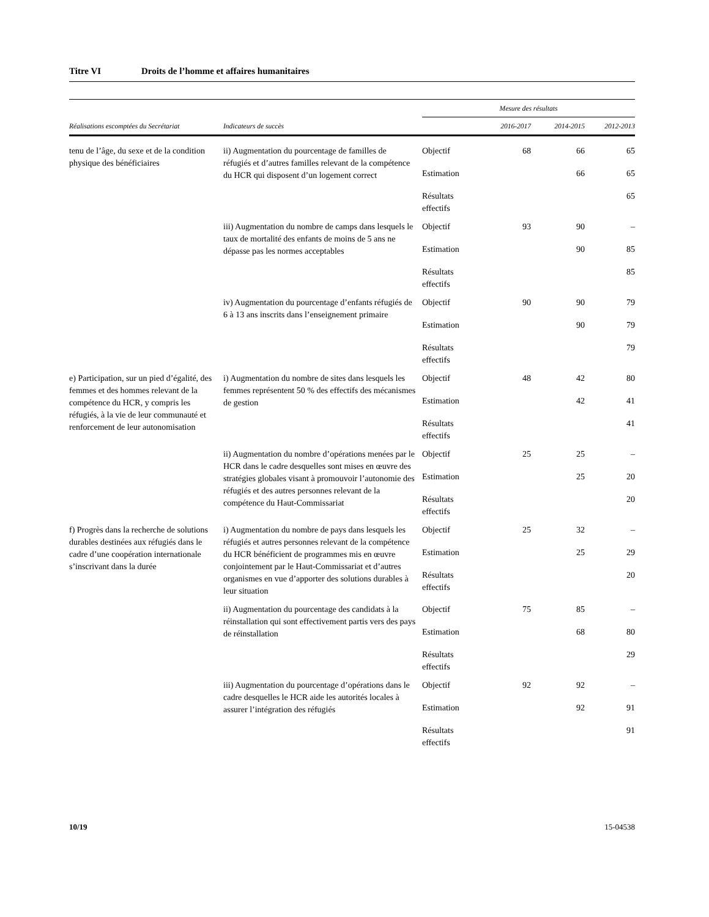Titre VI Droits de l’homme et affaires humanitaires
| | | Mesure des résultats | | | | |
| --- | --- | --- | --- | --- | --- | --- |
| Réalisations escomptées du Secrétariat | Indicateurs de succès | | 2016-2017 | 2014-2015 | 2012-2013 | |
| tenu de l’âge, du sexe et de la condition physique des bénéficiaires | ii) Augmentation du pourcentage de familles de réfugiés et d’autres familles relevant de la compétence du HCR qui disposent d’un logement correct | Objectif | 68 | 66 | 65 | |
| | | Estimation | | 66 | 65 | |
| | | Résultats effectifs | | | 65 | |
| | iii) Augmentation du nombre de camps dans lesquels le taux de mortalité des enfants de moins de 5 ans ne dépasse pas les normes acceptables | Objectif | 93 | 90 | – | |
| | | Estimation | | 90 | 85 | |
| | | Résultats effectifs | | | 85 | |
| | iv) Augmentation du pourcentage d’enfants réfugiés de 6 à 13 ans inscrits dans l’enseignement primaire | Objectif | 90 | 90 | 79 | |
| | | Estimation | | 90 | 79 | |
| | | Résultats effectifs | | | 79 | |
| | e) Participation, sur un pied d’égalité, des femmes et des hommes relevant de la compétence du HCR, y compris les réfugiés, à la vie de leur communauté et renforcement de leur autonomisation | i) Augmentation du nombre de sites dans lesquels les femmes représentent 50 % des effectifs des mécanismes de gestion | Objectif | 48 | 42 | 80 |
| | | | Estimation | | 42 | 41 |
| | | | Résultats effectifs | | | 41 |
| ii) Augmentation du nombre d’opérations menées par le HCR dans le cadre desquelles sont mises en œuvre des stratégies globales visant à promouvoir l’autonomie des réfugiés et des autres personnes relevant de la compétence du Haut-Commissariat | | Objectif | 25 | 25 | – | |
| | | Estimation | | 25 | 20 | |
| | | Résultats effectifs | | | 20 | |
| f) Progrès dans la recherche de solutions durables destinées aux réfugiés dans le cadre d’une coopération internationale s’inscrivant dans la durée | i) Augmentation du nombre de pays dans lesquels les réfugiés et autres personnes relevant de la compétence du HCR bénéficient de programmes mis en œuvre conjointement par le Haut-Commissariat et d’autres organismes en vue d’apporter des solutions durables à leur situation | Objectif | 25 | 32 | – | |
| | | Estimation | | 25 | 29 | |
| | | Résultats effectifs | | | 20 | |
| | ii) Augmentation du pourcentage des candidats à la réinstallation qui sont effectivement partis vers des pays de réinstallation | Objectif | 75 | 85 | – | |
| | | Estimation | | 68 | 80 | |
| | | Résultats effectifs | | | 29 | |
| | iii) Augmentation du pourcentage d’opérations dans le cadre desquelles le HCR aide les autorités locales à assurer l’intégration des réfugiés | Objectif | 92 | 92 | – | |
| | | Estimation | | 92 | 91 | |
| | | Résultats effectifs | | | 91 | |
10/19 15-04538